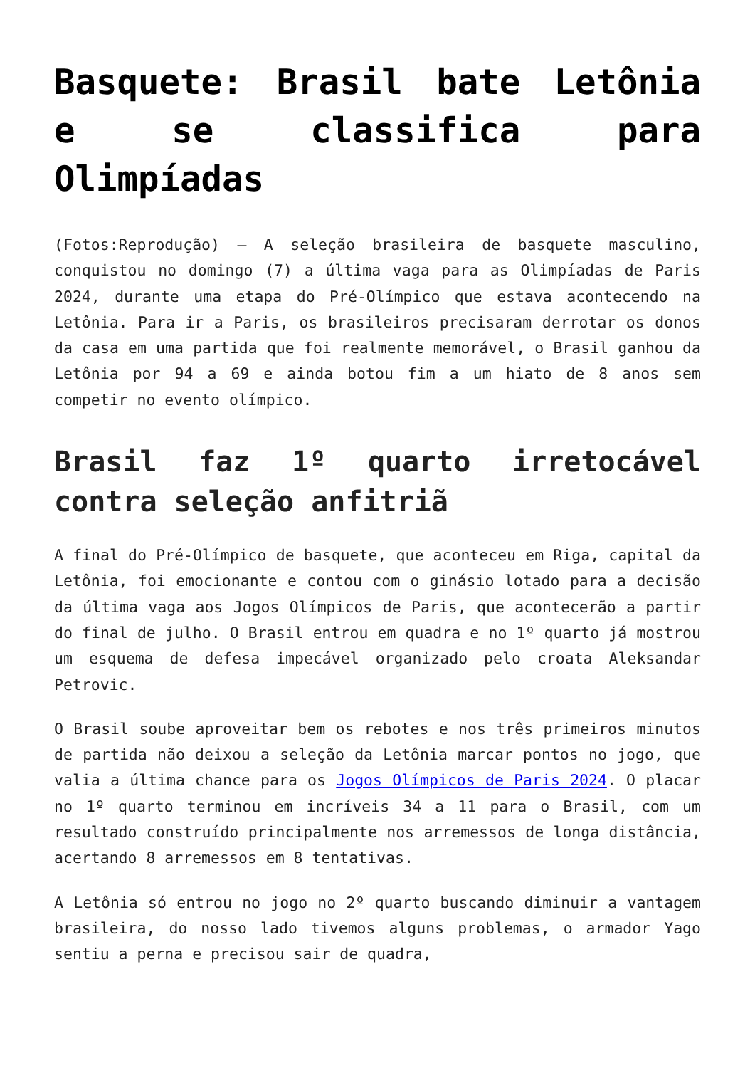Basquete: Brasil bate Letônia e se classifica para Olimpíadas
(Fotos:Reprodução) – A seleção brasileira de basquete masculino, conquistou no domingo (7) a última vaga para as Olimpíadas de Paris 2024, durante uma etapa do Pré-Olímpico que estava acontecendo na Letônia. Para ir a Paris, os brasileiros precisaram derrotar os donos da casa em uma partida que foi realmente memorável, o Brasil ganhou da Letônia por 94 a 69 e ainda botou fim a um hiato de 8 anos sem competir no evento olímpico.
Brasil faz 1º quarto irretocável contra seleção anfitriã
A final do Pré-Olímpico de basquete, que aconteceu em Riga, capital da Letônia, foi emocionante e contou com o ginásio lotado para a decisão da última vaga aos Jogos Olímpicos de Paris, que acontecerão a partir do final de julho. O Brasil entrou em quadra e no 1º quarto já mostrou um esquema de defesa impecável organizado pelo croata Aleksandar Petrovic.
O Brasil soube aproveitar bem os rebotes e nos três primeiros minutos de partida não deixou a seleção da Letônia marcar pontos no jogo, que valia a última chance para os Jogos Olímpicos de Paris 2024. O placar no 1º quarto terminou em incríveis 34 a 11 para o Brasil, com um resultado construído principalmente nos arremessos de longa distância, acertando 8 arremessos em 8 tentativas.
A Letônia só entrou no jogo no 2º quarto buscando diminuir a vantagem brasileira, do nosso lado tivemos alguns problemas, o armador Yago sentiu a perna e precisou sair de quadra,